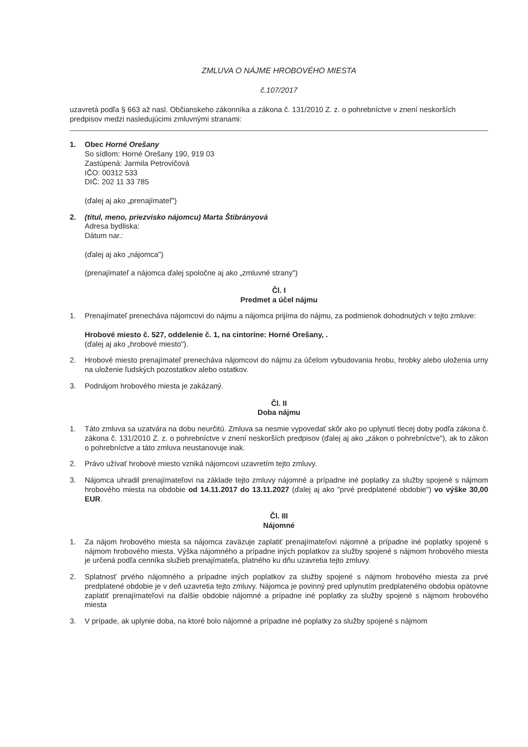ZMLUVA O NÁJME HROBOVÉHO MIESTA
č.107/2017
uzavretá podľa § 663 až nasl. Občianskeho zákonníka a zákona č. 131/2010 Z. z. o pohrebníctve v znení neskorších predpisov medzi nasledujúcimi zmluvnými stranami:
1. Obec Horné Orešany
So sídlom: Horné Orešany 190, 919 03
Zastúpená: Jarmila Petrovičová
IČO: 00312 533
DIČ: 202 11 33 785
(ďalej aj ako „prenajímateľ")
2. (titul, meno, priezvisko nájomcu) Marta Štibrányová
Adresa bydliska:
Dátum nar.:
(ďalej aj ako „nájomca")
(prenajímateľ a nájomca ďalej spoločne aj ako „zmluvné strany")
Čl. I
Predmet a účel nájmu
1. Prenajímateľ prenecháva nájomcovi do nájmu a nájomca prijíma do nájmu, za podmienok dohodnutých v tejto zmluve:
Hrobové miesto č. 527, oddelenie č. 1, na cintoríne: Horné Orešany, .
(ďalej aj ako „hrobové miesto").
2. Hrobové miesto prenajímateľ prenecháva nájomcovi do nájmu za účelom vybudovania hrobu, hrobky alebo uloženia urny na uloženie ľudských pozostatkov alebo ostatkov.
3. Podnájom hrobového miesta je zakázaný.
Čl. II
Doba nájmu
1. Táto zmluva sa uzatvára na dobu neurčitú. Zmluva sa nesmie vypovedať skôr ako po uplynutí tlecej doby podľa zákona č. zákona č. 131/2010 Z. z. o pohrebníctve v znení neskorších predpisov (ďalej aj ako „zákon o pohrebníctve"), ak to zákon o pohrebníctve a táto zmluva neustanovuje inak.
2. Právo užívať hrobové miesto vzniká nájomcovi uzavretím tejto zmluvy.
3. Nájomca uhradil prenajímateľovi na základe tejto zmluvy nájomné a prípadne iné poplatky za služby spojené s nájmom hrobového miesta na obdobie od 14.11.2017 do 13.11.2027 (ďalej aj ako "prvé predplatené obdobie") vo výške 30,00 EUR.
Čl. III
Nájomné
1. Za nájom hrobového miesta sa nájomca zaväzuje zaplatiť prenajímateľovi nájomné a prípadne iné poplatky spojené s nájmom hrobového miesta. Výška nájomného a prípadne iných poplatkov za služby spojené s nájmom hrobového miesta je určená podľa cenníka služieb prenajímateľa, platného ku dňu uzavretia tejto zmluvy.
2. Splatnosť prvého nájomného a prípadne iných poplatkov za služby spojené s nájmom hrobového miesta za prvé predplatené obdobie je v deň uzavretia tejto zmluvy. Nájomca je povinný pred uplynutím predplateného obdobia opätovne zaplatiť prenajímateľovi na ďalšie obdobie nájomné a prípadne iné poplatky za služby spojené s nájmom hrobového miesta
3. V prípade, ak uplynie doba, na ktoré bolo nájomné a prípadne iné poplatky za služby spojené s nájmom